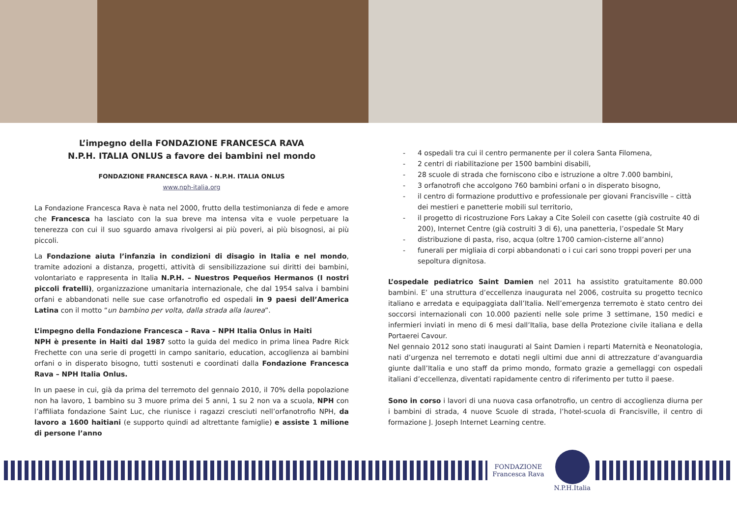L’impegno della FONDAZIONE FRANCESCA RAVA
N.P.H. ITALIA ONLUS a favore dei bambini nel mondo
FONDAZIONE FRANCESCA RAVA - N.P.H. ITALIA ONLUS
www.nph-italia.org
La Fondazione Francesca Rava è nata nel 2000, frutto della testimonianza di fede e amore che Francesca ha lasciato con la sua breve ma intensa vita e vuole perpetuare la tenerezza con cui il suo sguardo amava rivolgersi ai più poveri, ai più bisognosi, ai più piccoli.
La Fondazione aiuta l’infanzia in condizioni di disagio in Italia e nel mondo, tramite adozioni a distanza, progetti, attività di sensibilizzazione sui diritti dei bambini, volontariato e rappresenta in Italia N.P.H. – Nuestros Pequeños Hermanos (I nostri piccoli fratelli), organizzazione umanitaria internazionale, che dal 1954 salva i bambini orfani e abbandonati nelle sue case orfanotrofio ed ospedali in 9 paesi dell’America Latina con il motto “un bambino per volta, dalla strada alla laurea”.
L’impegno della Fondazione Francesca – Rava – NPH Italia Onlus in Haiti
NPH è presente in Haiti dal 1987 sotto la guida del medico in prima linea Padre Rick Frechette con una serie di progetti in campo sanitario, education, accoglienza ai bambini orfani o in disperato bisogno, tutti sostenuti e coordinati dalla Fondazione Francesca Rava – NPH Italia Onlus.
In un paese in cui, già da prima del terremoto del gennaio 2010, il 70% della popolazione non ha lavoro, 1 bambino su 3 muore prima dei 5 anni, 1 su 2 non va a scuola, NPH con l’affiliata fondazione Saint Luc, che riunisce i ragazzi cresciuti nell’orfanotrofio NPH, da lavoro a 1600 haitiani (e supporto quindi ad altrettante famiglie) e assiste 1 milione di persone l’anno
- 4 ospedali tra cui il centro permanente per il colera Santa Filomena,
- 2 centri di riabilitazione per 1500 bambini disabili,
- 28 scuole di strada che forniscono cibo e istruzione a oltre 7.000 bambini,
- 3 orfanotrofi che accolgono 760 bambini orfani o in disperato bisogno,
- il centro di formazione produttivo e professionale per giovani Francisville – città dei mestieri e panetterie mobili sul territorio,
- il progetto di ricostruzione Fors Lakay a Cite Soleil con casette (già costruite 40 di 200), Internet Centre (già costruiti 3 di 6), una panetteria, l’ospedale St Mary
- distribuzione di pasta, riso, acqua (oltre 1700 camion-cisterne all’anno)
- funerali per migliaia di corpi abbandonati o i cui cari sono troppi poveri per una sepoltura dignitosa.
L’ospedale pediatrico Saint Damien nel 2011 ha assistito gratuitamente 80.000 bambini. E’ una struttura d’eccellenza inaugurata nel 2006, costruita su progetto tecnico italiano e arredata e equipaggiata dall’Italia. Nell’emergenza terremoto è stato centro dei soccorsi internazionali con 10.000 pazienti nelle sole prime 3 settimane, 150 medici e infermieri inviati in meno di 6 mesi dall’Italia, base della Protezione civile italiana e della Portaerei Cavour.
Nel gennaio 2012 sono stati inaugurati al Saint Damien i reparti Maternità e Neonatologia, nati d’urgenza nel terremoto e dotati negli ultimi due anni di attrezzature d’avanguardia giunte dall’Italia e uno staff da primo mondo, formato grazie a gemellaggi con ospedali italiani d’eccellenza, diventati rapidamente centro di riferimento per tutto il paese.
Sono in corso i lavori di una nuova casa orfanotrofio, un centro di accoglienza diurna per i bambini di strada, 4 nuove Scuole di strada, l’hotel-scuola di Francisville, il centro di formazione J. Joseph Internet Learning centre.
FONDAZIONE
Francesca Rava
N.P.H.Italia